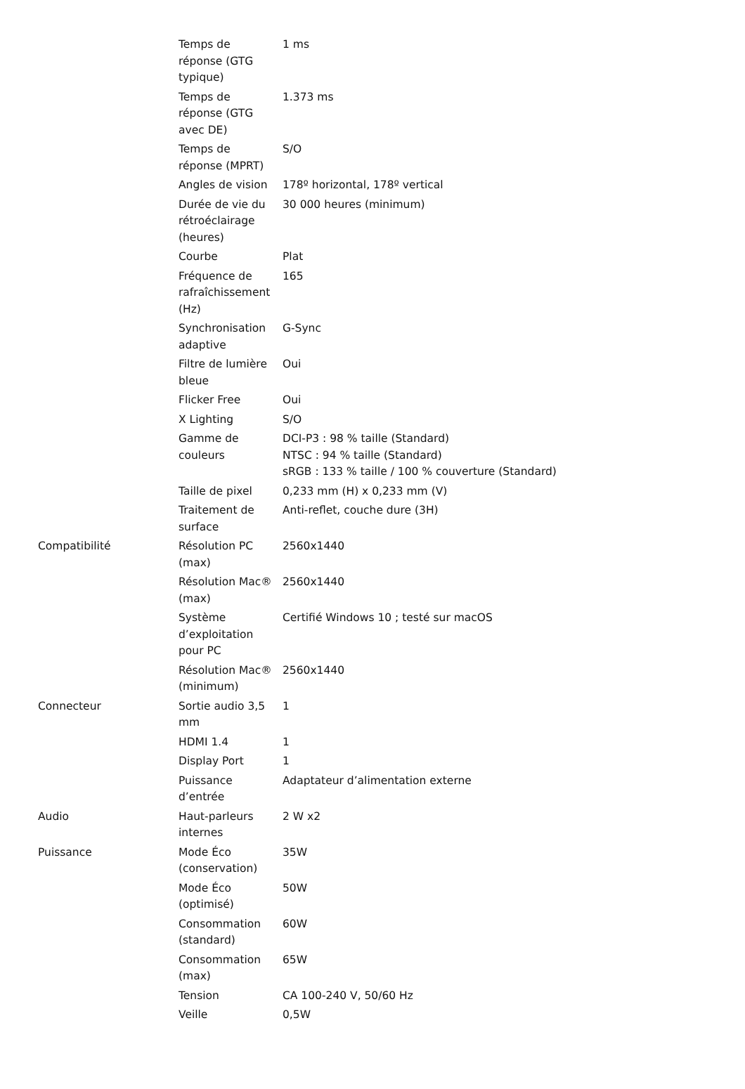| | Temps de réponse (GTG typique) | 1 ms |
| | Temps de réponse (GTG avec DE) | 1.373 ms |
| | Temps de réponse (MPRT) | S/O |
| | Angles de vision | 178º horizontal, 178º vertical |
| | Durée de vie du rétroéclairage (heures) | 30 000 heures (minimum) |
| | Courbe | Plat |
| | Fréquence de rafraîchissement (Hz) | 165 |
| | Synchronisation adaptive | G-Sync |
| | Filtre de lumière bleue | Oui |
| | Flicker Free | Oui |
| | X Lighting | S/O |
| | Gamme de couleurs | DCI-P3 : 98 % taille (Standard) NTSC : 94 % taille (Standard) sRGB : 133 % taille / 100 % couverture (Standard) |
| | Taille de pixel | 0,233 mm (H) x 0,233 mm (V) |
| | Traitement de surface | Anti-reflet, couche dure (3H) |
| Compatibilité | Résolution PC (max) | 2560x1440 |
| | Résolution Mac® (max) | 2560x1440 |
| | Système d’exploitation pour PC | Certifié Windows 10 ; testé sur macOS |
| | Résolution Mac® (minimum) | 2560x1440 |
| Connecteur | Sortie audio 3,5 mm | 1 |
| | HDMI 1.4 | 1 |
| | Display Port | 1 |
| | Puissance d’entrée | Adaptateur d’alimentation externe |
| Audio | Haut-parleurs internes | 2 W x2 |
| Puissance | Mode Éco (conservation) | 35W |
| | Mode Éco (optimisé) | 50W |
| | Consommation (standard) | 60W |
| | Consommation (max) | 65W |
| | Tension | CA 100-240 V, 50/60 Hz |
| | Veille | 0,5W |